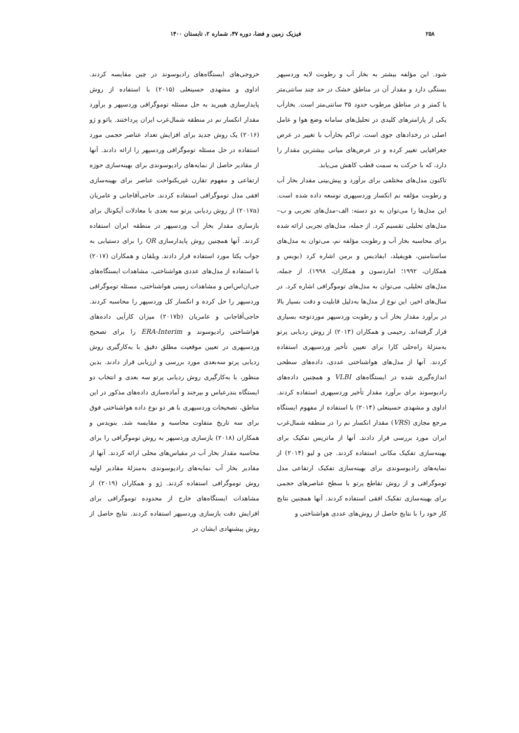۲۵۸ فیزیک زمین و فضا، دوره ۴۷، شماره ۲، تابستان ۱۴۰۰
شود. این مؤلفه بیشتر به بخار آب و رطوبت لایه وردسپهر بستگی دارد و مقدار آن در مناطق خشک در حد چند سانتی‌متر یا کمتر و در مناطق مرطوب حدود ۳۵ سانتی‌متر است. بخارآب یکی از پارامترهای کلیدی در تحلیل‌های سامانه وضع هوا و عامل اصلی در رخدادهای جوی است. تراکم بخارآب با تغییر در عرض جغرافیایی تغییر کرده و در عرض‌های میانی بیشترین مقدار را دارد، که با حرکت به سمت قطب کاهش می‌یابد.
تاکنون مدل‌های مختلفی برای برآورد و پیش‌بینی مقدار بخار آب و رطوبت مؤلفه نم انکسار وردسپهری توسعه داده شده است. این مدل‌ها را می‌توان به دو دسته: الف–مدل‌های تجربی و ب–مدل‌های تحلیلی تقسیم کرد. از جمله، مدل‌های تجربی ارائه شده برای محاسبه بخار آب و رطوبت مؤلفه نم، می‌توان به مدل‌های ساستامنین، هوپفیلد، ایفادیس و برمن اشاره کرد (بویس و همکاران، ۱۹۹۲؛ اماردسون و همکاران، ۱۹۹۸). از جمله، مدل‌های تحلیلی، می‌توان به مدل‌های توموگرافی اشاره کرد. در سال‌های اخیر، این نوع از مدل‌ها به‌دلیل قابلیت و دقت بسیار بالا در برآورد مقدار بخار آب و رطوبت وردسپهر موردتوجه بسیاری قرار گرفته‌اند. رحیمی و همکاران (۲۰۱۳) از روش ردیابی پرتو به‌منزلهٔ راه‌حلی کارا برای تعیین تأخیر وردسپهری استفاده کردند. آنها از مدل‌های هواشناختی عددی، داده‌های سطحی اندازه‌گیری شده در ایستگاه‌های VLBI و همچنین داده‌های رادیوسوند برای برآورد مقدار تأخیر وردسپهری استفاده کردند. اداوی و مشهدی حسینعلی (۲۰۱۴) با استفاده از مفهوم ایستگاه مرجع مجازی (VRS) مقدار انکسار نم را در منطقه شمال‌غرب ایران مورد بررسی قرار دادند. آنها از ماتریس تفکیک برای بهینه‌سازی تفکیک مکانی استفاده کردند. چن و لیو (۲۰۱۴) از نمایه‌های رادیوسوندی برای بهینه‌سازی تفکیک ارتفاعی مدل توموگرافی و از روش تقاطع پرتو با سطح عناصرهای حجمی برای بهینه‌سازی تفکیک افقی استفاده کردند. آنها همچنین نتایج کار خود را با نتایج حاصل از روش‌های عددی هواشناختی و
خروجی‌های ایستگاه‌های رادیوسوند در چین مقایسه کردند. اداوی و مشهدی حسینعلی (۲۰۱۵) با استفاده از روش پایدارسازی هیبرید به حل مسئله توموگرافی وردسپهر و برآورد مقدار انکسار نم در منطقه شمال‌غرب ایران پرداختند. یائو و ژو (۲۰۱۶) یک روش جدید برای افزایش تعداد عناصر حجمی مورد استفاده در حل مسئله توموگرافی وردسپهر را ارائه دادند. آنها از مقادیر حاصل از نمایه‌های رادیوسوندی برای بهینه‌سازی حوزه ارتفاعی و مفهوم تقارن غیریکنواخت عناصر برای بهینه‌سازی افقی مدل توموگرافی استفاده کردند. حاجی‌آقاجانی و عامریان (۲۰۱۷a) از روش ردیابی پرتو سه بعدی با معادلات آیکونال برای بازسازی مقدار بخار آب وردسپهر در منطقه ایران استفاده کردند. آنها همچنین روش پایدارسازی QR را برای دستیابی به جواب یکتا مورد استفاده قرار دادند. ویلقان و همکاران (۲۰۱۷) با استفاده از مدل‌های عددی هواشناختی، مشاهدات ایستگاه‌های جی‌ان‌اس‌اس و مشاهدات زمینی هواشناختی، مسئله توموگرافی وردسپهر را حل کرده و انکسار کل وردسپهر را محاسبه کردند. حاجی‌آقاجانی و عامریان (۲۰۱۷b) میزان کارآیی داده‌های هواشناختی رادیوسوند و ERA-Interim را برای تصحیح وردسپهری در تعیین موقعیت مطلق دقیق با به‌کارگیری روش ردیابی پرتو سه‌بعدی مورد بررسی و ارزیابی قرار دادند. بدین منظور، با به‌کارگیری روش ردیابی پرتو سه بعدی و انتخاب دو ایستگاه بندرعباس و بیرجند و آماده‌سازی داده‌های مذکور در این مناطق، تصحیحات وردسپهری با هر دو نوع داده هواشناختی فوق برای سه تاریخ متفاوت محاسبه و مقایسه شد. بنویدس و همکاران (۲۰۱۸) بازسازی وردسپهر به روش توموگرافی را برای محاسبه مقدار بخار آب در مقیاس‌های محلی ارائه کردند. آنها از مقادیر بخار آب نمایه‌های رادیوسوندی به‌منزلهٔ مقادیر اولیه روش توموگرافی استفاده کردند. ژو و همکاران (۲۰۱۹) از مشاهدات ایستگاه‌های خارج از محدوده توموگرافی برای افزایش دقت بازسازی وردسپهر استفاده کردند. نتایج حاصل از روش پیشنهادی ایشان در